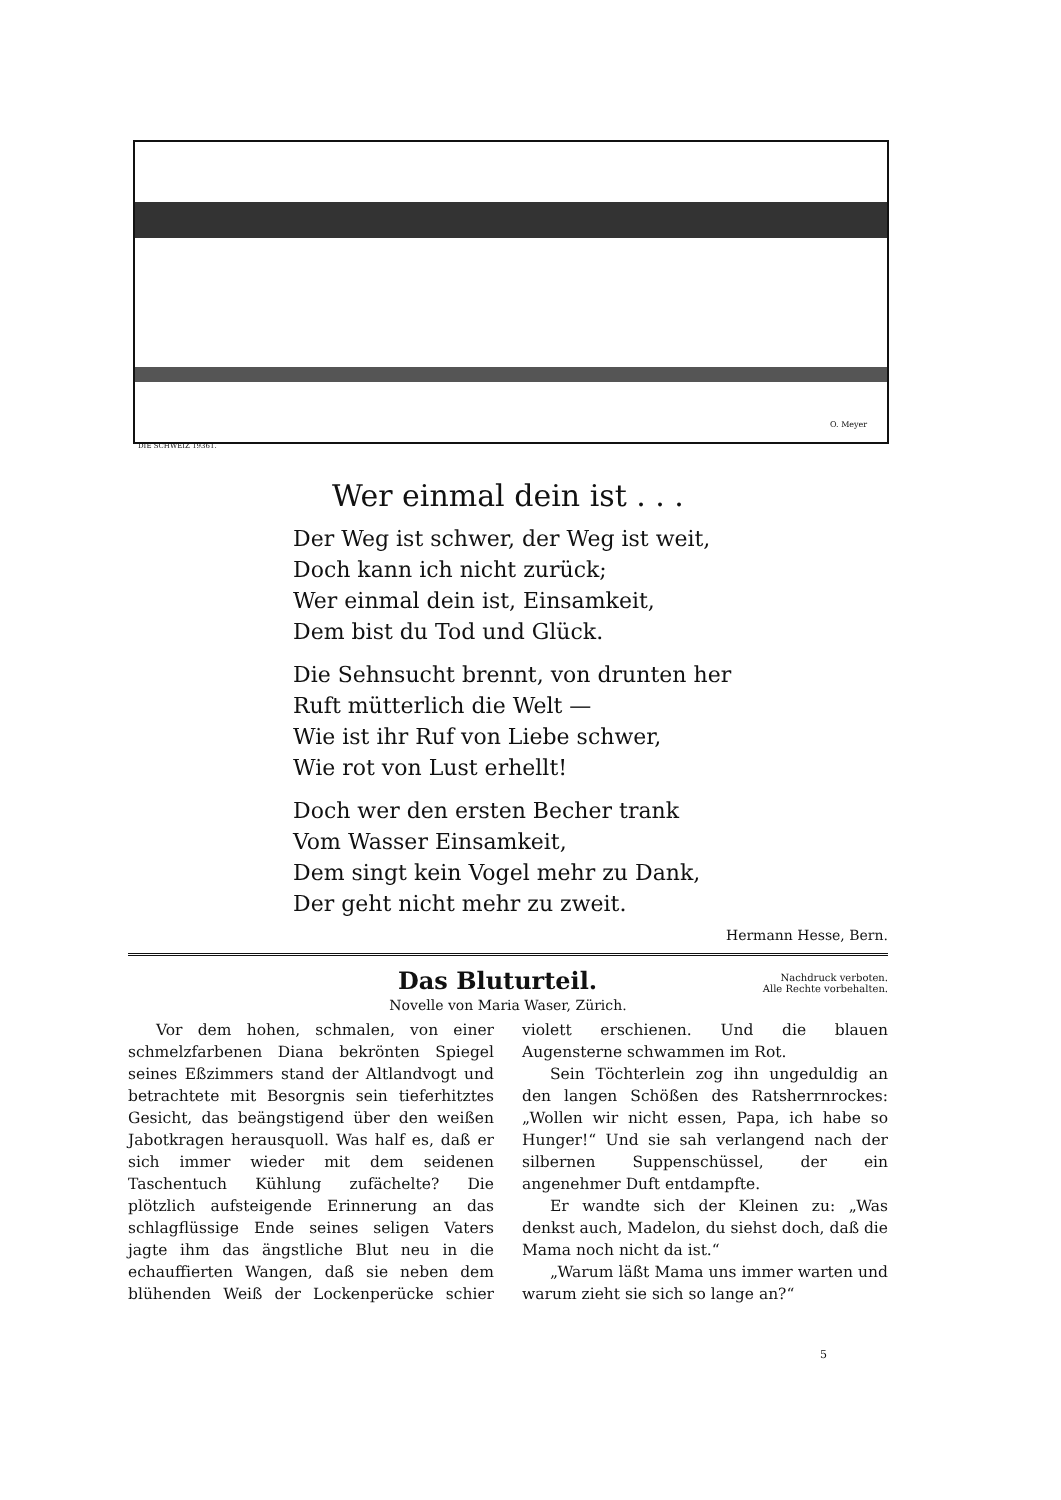O. Meyer
DIE SCHWEIZ 19361.
Wer einmal dein ist . . .
Der Weg ist schwer, der Weg ist weit,
Doch kann ich nicht zurück;
Wer einmal dein ist, Einsamkeit,
Dem bist du Tod und Glück.
Die Sehnsucht brennt, von drunten her
Ruft mütterlich die Welt —
Wie ist ihr Ruf von Liebe schwer,
Wie rot von Lust erhellt!
Doch wer den ersten Becher trank
Vom Wasser Einsamkeit,
Dem singt kein Vogel mehr zu Dank,
Der geht nicht mehr zu zweit.
Hermann Hesse, Bern.
Das Bluturteil.
Nachdruck verboten.
Alle Rechte vorbehalten.
Novelle von Maria Waser, Zürich.
Vor dem hohen, schmalen, von einer schmelzfarbenen Diana bekrönten Spiegel seines Eßzimmers stand der Altlandvogt und betrachtete mit Besorgnis sein tieferhitztes Gesicht, das beängstigend über den weißen Jabotkragen herausquoll. Was half es, daß er sich immer wieder mit dem seidenen Taschentuch Kühlung zufächelte? Die plötzlich aufsteigende Erinnerung an das schlagflüssige Ende seines seligen Vaters jagte ihm das ängstliche Blut neu in die echauffierten Wangen, daß sie neben dem blühenden Weiß der Locken­perücke schier violett erschienen. Und die blauen Augensterne schwammen im Rot.
Sein Töchterlein zog ihn ungeduldig an den langen Schößen des Ratsherrnrockes: „Wollen wir nicht essen, Papa, ich habe so Hunger!“ Und sie sah verlangend nach der silbernen Suppenschüssel, der ein angenehmer Duft entdampfte.
Er wandte sich der Kleinen zu: „Was denkst auch, Madelon, du siehst doch, daß die Mama noch nicht da ist.“
„Warum läßt Mama uns immer warten und warum zieht sie sich so lange an?“
5